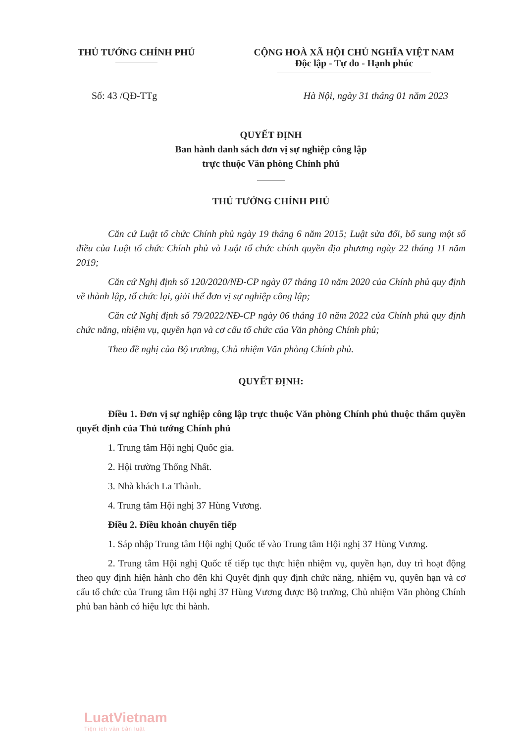THỦ TƯỚNG CHÍNH PHỦ CỘNG HOÀ XÃ HỘI CHỦ NGHĨA VIỆT NAM
Độc lập - Tự do - Hạnh phúc
Số: 43 /QĐ-TTg Hà Nội, ngày 31 tháng 01 năm 2023
QUYẾT ĐỊNH
Ban hành danh sách đơn vị sự nghiệp công lập
trực thuộc Văn phòng Chính phủ
THỦ TƯỚNG CHÍNH PHỦ
Căn cứ Luật tổ chức Chính phủ ngày 19 tháng 6 năm 2015; Luật sửa đổi, bổ sung một số điều của Luật tổ chức Chính phủ và Luật tổ chức chính quyền địa phương ngày 22 tháng 11 năm 2019;
Căn cứ Nghị định số 120/2020/NĐ-CP ngày 07 tháng 10 năm 2020 của Chính phủ quy định về thành lập, tổ chức lại, giải thể đơn vị sự nghiệp công lập;
Căn cứ Nghị định số 79/2022/NĐ-CP ngày 06 tháng 10 năm 2022 của Chính phủ quy định chức năng, nhiệm vụ, quyền hạn và cơ cấu tổ chức của Văn phòng Chính phủ;
Theo đề nghị của Bộ trưởng, Chủ nhiệm Văn phòng Chính phủ.
QUYẾT ĐỊNH:
Điều 1. Đơn vị sự nghiệp công lập trực thuộc Văn phòng Chính phủ thuộc thẩm quyền quyết định của Thủ tướng Chính phủ
1. Trung tâm Hội nghị Quốc gia.
2. Hội trường Thống Nhất.
3. Nhà khách La Thành.
4. Trung tâm Hội nghị 37 Hùng Vương.
Điều 2. Điều khoản chuyển tiếp
1. Sáp nhập Trung tâm Hội nghị Quốc tế vào Trung tâm Hội nghị 37 Hùng Vương.
2. Trung tâm Hội nghị Quốc tế tiếp tục thực hiện nhiệm vụ, quyền hạn, duy trì hoạt động theo quy định hiện hành cho đến khi Quyết định quy định chức năng, nhiệm vụ, quyền hạn và cơ cấu tổ chức của Trung tâm Hội nghị 37 Hùng Vương được Bộ trưởng, Chủ nhiệm Văn phòng Chính phủ ban hành có hiệu lực thi hành.
LuatVietnam
Tiện ích văn bản luật